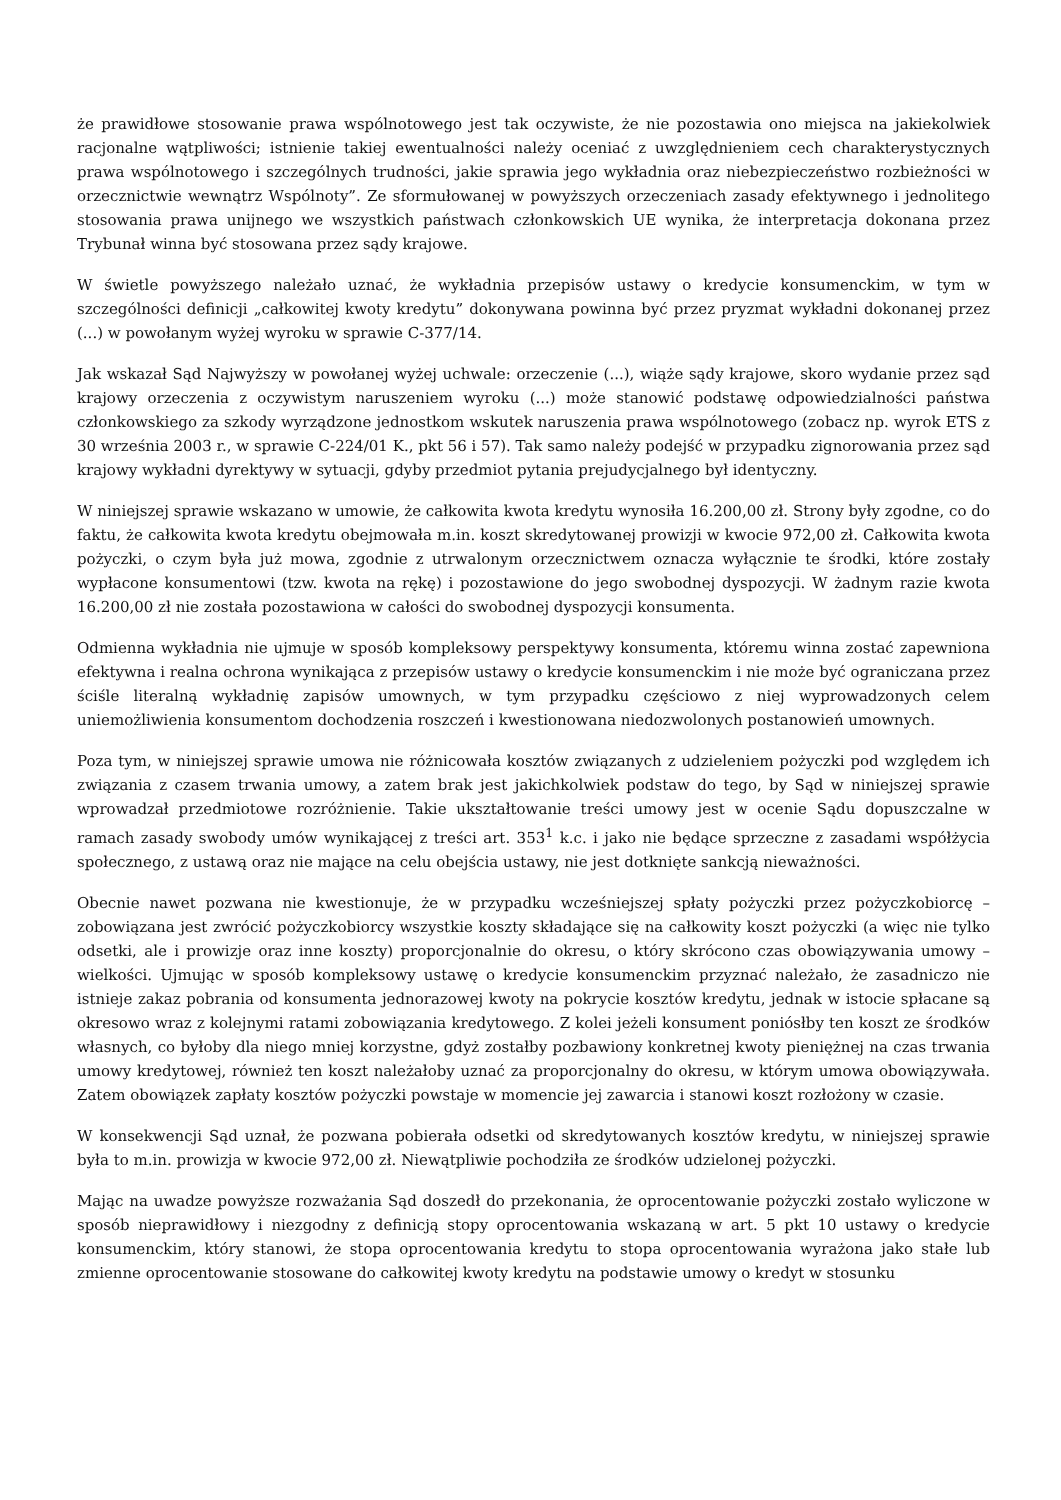że prawidłowe stosowanie prawa wspólnotowego jest tak oczywiste, że nie pozostawia ono miejsca na jakiekolwiek racjonalne wątpliwości; istnienie takiej ewentualności należy oceniać z uwzględnieniem cech charakterystycznych prawa wspólnotowego i szczególnych trudności, jakie sprawia jego wykładnia oraz niebezpieczeństwo rozbieżności w orzecznictwie wewnątrz Wspólnoty”. Ze sformułowanej w powyższych orzeczeniach zasady efektywnego i jednolitego stosowania prawa unijnego we wszystkich państwach członkowskich UE wynika, że interpretacja dokonana przez Trybunał winna być stosowana przez sądy krajowe.
W świetle powyższego należało uznać, że wykładnia przepisów ustawy o kredycie konsumenckim, w tym w szczególności definicji „całkowitej kwoty kredytu” dokonywana powinna być przez pryzmat wykładni dokonanej przez (...) w powołanym wyżej wyroku w sprawie C-377/14.
Jak wskazał Sąd Najwyższy w powołanej wyżej uchwale: orzeczenie (...), wiąże sądy krajowe, skoro wydanie przez sąd krajowy orzeczenia z oczywistym naruszeniem wyroku (...) może stanowić podstawę odpowiedzialności państwa członkowskiego za szkody wyrządzone jednostkom wskutek naruszenia prawa wspólnotowego (zobacz np. wyrok ETS z 30 września 2003 r., w sprawie C-224/01 K., pkt 56 i 57). Tak samo należy podejść w przypadku zignorowania przez sąd krajowy wykładni dyrektywy w sytuacji, gdyby przedmiot pytania prejudycjalnego był identyczny.
W niniejszej sprawie wskazano w umowie, że całkowita kwota kredytu wynosiła 16.200,00 zł. Strony były zgodne, co do faktu, że całkowita kwota kredytu obejmowała m.in. koszt skredytowanej prowizji w kwocie 972,00 zł. Całkowita kwota pożyczki, o czym była już mowa, zgodnie z utrwalonym orzecznictwem oznacza wyłącznie te środki, które zostały wypłacone konsumentowi (tzw. kwota na rękę) i pozostawione do jego swobodnej dyspozycji. W żadnym razie kwota 16.200,00 zł nie została pozostawiona w całości do swobodnej dyspozycji konsumenta.
Odmienna wykładnia nie ujmuje w sposób kompleksowy perspektywy konsumenta, któremu winna zostać zapewniona efektywna i realna ochrona wynikająca z przepisów ustawy o kredycie konsumenckim i nie może być ograniczana przez ściśle literalną wykładnię zapisów umownych, w tym przypadku częściowo z niej wyprowadzonych celem uniemożliwienia konsumentom dochodzenia roszczeń i kwestionowana niedozwolonych postanowień umownych.
Poza tym, w niniejszej sprawie umowa nie różnicowała kosztów związanych z udzieleniem pożyczki pod względem ich związania z czasem trwania umowy, a zatem brak jest jakichkolwiek podstaw do tego, by Sąd w niniejszej sprawie wprowadzał przedmiotowe rozróżnienie. Takie ukształtowanie treści umowy jest w ocenie Sądu dopuszczalne w ramach zasady swobody umów wynikającej z treści art. 353<sup>1</sup> k.c. i jako nie będące sprzeczne z zasadami współżycia społecznego, z ustawą oraz nie mające na celu obejścia ustawy, nie jest dotknięte sankcją nieważności.
Obecnie nawet pozwana nie kwestionuje, że w przypadku wcześniejszej spłaty pożyczki przez pożyczkobiorcę – zobowiązana jest zwrócić pożyczkobiorcy wszystkie koszty składające się na całkowity koszt pożyczki (a więc nie tylko odsetki, ale i prowizje oraz inne koszty) proporcjonalnie do okresu, o który skrócono czas obowiązywania umowy – wielkości. Ujmując w sposób kompleksowy ustawę o kredycie konsumenckim przyznać należało, że zasadniczo nie istnieje zakaz pobrania od konsumenta jednorazowej kwoty na pokrycie kosztów kredytu, jednak w istocie spłacane są okresowo wraz z kolejnymi ratami zobowiązania kredytowego. Z kolei jeżeli konsument poniósłby ten koszt ze środków własnych, co byłoby dla niego mniej korzystne, gdyż zostałby pozbawiony konkretnej kwoty pieniężnej na czas trwania umowy kredytowej, również ten koszt należałoby uznać za proporcjonalny do okresu, w którym umowa obowiązywała. Zatem obowiązek zapłaty kosztów pożyczki powstaje w momencie jej zawarcia i stanowi koszt rozłożony w czasie.
W konsekwencji Sąd uznał, że pozwana pobierała odsetki od skredytowanych kosztów kredytu, w niniejszej sprawie była to m.in. prowizja w kwocie 972,00 zł. Niewątpliwie pochodziła ze środków udzielonej pożyczki.
Mając na uwadze powyższe rozważania Sąd doszedł do przekonania, że oprocentowanie pożyczki zostało wyliczone w sposób nieprawidłowy i niezgodny z definicją stopy oprocentowania wskazaną w art. 5 pkt 10 ustawy o kredycie konsumenckim, który stanowi, że stopa oprocentowania kredytu to stopa oprocentowania wyrażona jako stałe lub zmienne oprocentowanie stosowane do całkowitej kwoty kredytu na podstawie umowy o kredyt w stosunku